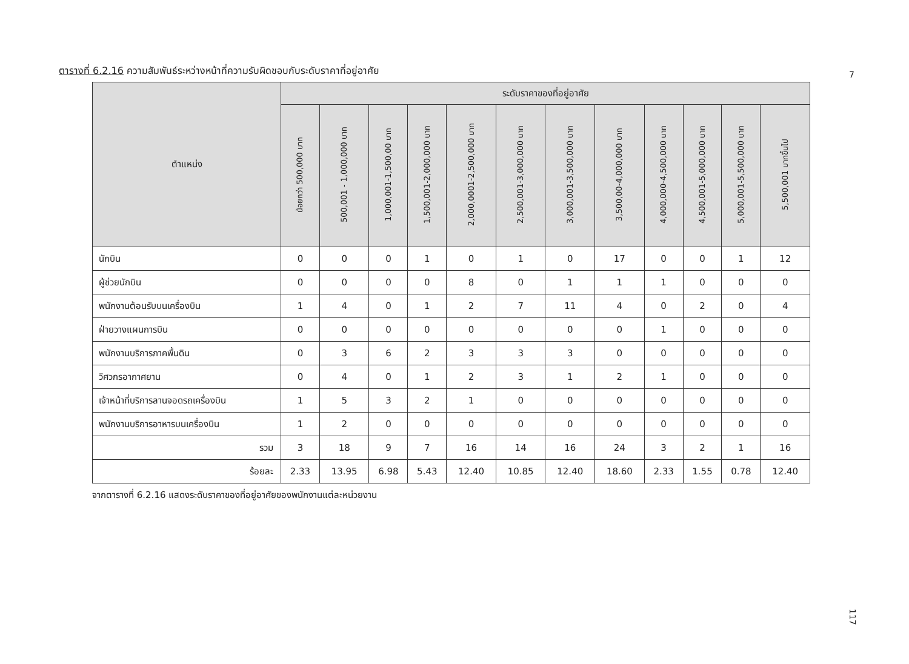7
ตารางที่ 6.2.16 ความสัมพันธ์ระหว่างหน้าที่ความรับผิดชอบกับระดับราคาที่อยู่อาศัย
| ตำแหน่ง | ระดับราคาของที่อยู่อาศัย | | | | | | | | | | | |
| --- | --- | --- | --- | --- | --- | --- | --- | --- | --- | --- | --- | --- |
| | น้อยกว่า 500,000 บาท | 500,001 - 1,000,000 บาท | 1,000,001-1,500,00 บาท | 1,500,001-2,000,000 บาท | 2,000,0001-2,500,000 บาท | 2,500,001-3,000,000 บาท | 3,000,001-3,500,000 บาท | 3,500,00-4,000,000 บาท | 4,000,000-4,500,000 บาท | 4,500,001-5,000,000 บาท | 5,000,001-5,500,000 บาท | 5,500,001 บาทขึ้นไป |
| นักบิน | 0 | 0 | 0 | 1 | 0 | 1 | 0 | 17 | 0 | 0 | 1 | 12 |
| ผู้ช่วยนักบิน | 0 | 0 | 0 | 0 | 8 | 0 | 1 | 1 | 1 | 0 | 0 | 0 |
| พนักงานต้อนรับบนเครื่องบิน | 1 | 4 | 0 | 1 | 2 | 7 | 11 | 4 | 0 | 2 | 0 | 4 |
| ฝ่ายวางแผนการบิน | 0 | 0 | 0 | 0 | 0 | 0 | 0 | 0 | 1 | 0 | 0 | 0 |
| พนักงานบริการภาคพื้นดิน | 0 | 3 | 6 | 2 | 3 | 3 | 3 | 0 | 0 | 0 | 0 | 0 |
| วิศวกรอากาศยาน | 0 | 4 | 0 | 1 | 2 | 3 | 1 | 2 | 1 | 0 | 0 | 0 |
| เจ้าหน้าที่บริการลานจอดรถเครื่องบิน | 1 | 5 | 3 | 2 | 1 | 0 | 0 | 0 | 0 | 0 | 0 | 0 |
| พนักงานบริการอาหารบนเครื่องบิน | 1 | 2 | 0 | 0 | 0 | 0 | 0 | 0 | 0 | 0 | 0 | 0 |
| รวม | 3 | 18 | 9 | 7 | 16 | 14 | 16 | 24 | 3 | 2 | 1 | 16 |
| ร้อยละ | 2.33 | 13.95 | 6.98 | 5.43 | 12.40 | 10.85 | 12.40 | 18.60 | 2.33 | 1.55 | 0.78 | 12.40 |
จากตารางที่ 6.2.16 แสดงระดับราคาของที่อยู่อาศัยของพนักงานแต่ละหน่วยงาน
117